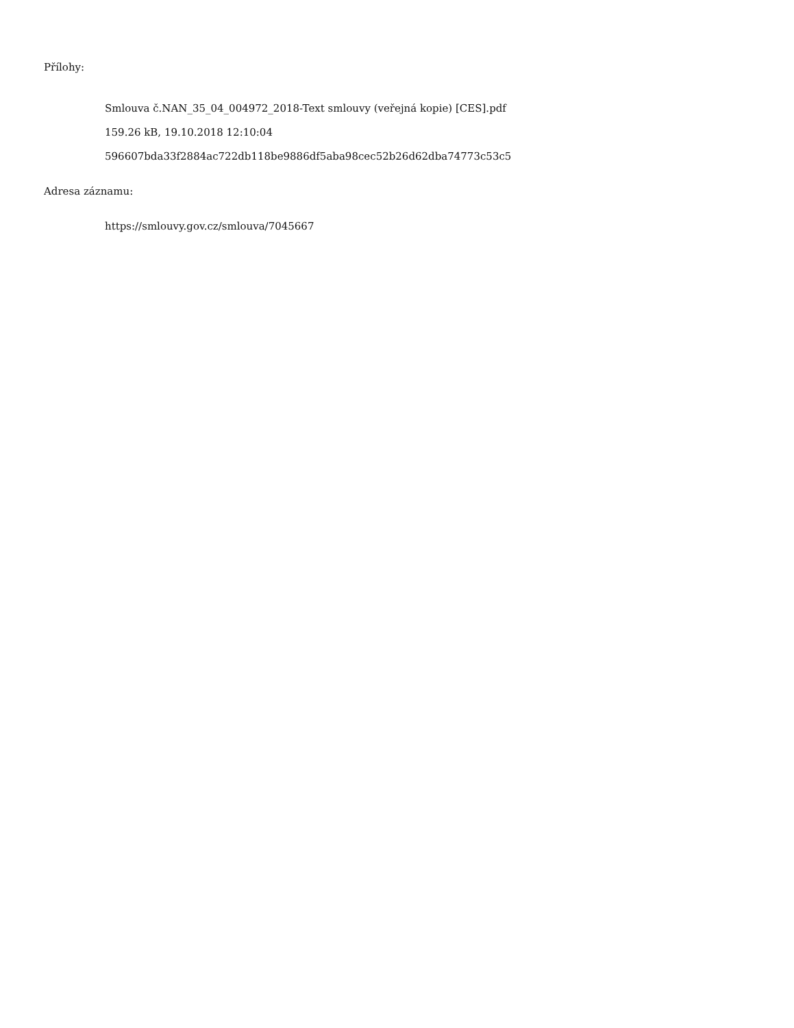Přílohy:
Smlouva č.NAN_35_04_004972_2018-Text smlouvy (veřejná kopie) [CES].pdf
159.26 kB, 19.10.2018 12:10:04
596607bda33f2884ac722db118be9886df5aba98cec52b26d62dba74773c53c5
Adresa záznamu:
https://smlouvy.gov.cz/smlouva/7045667